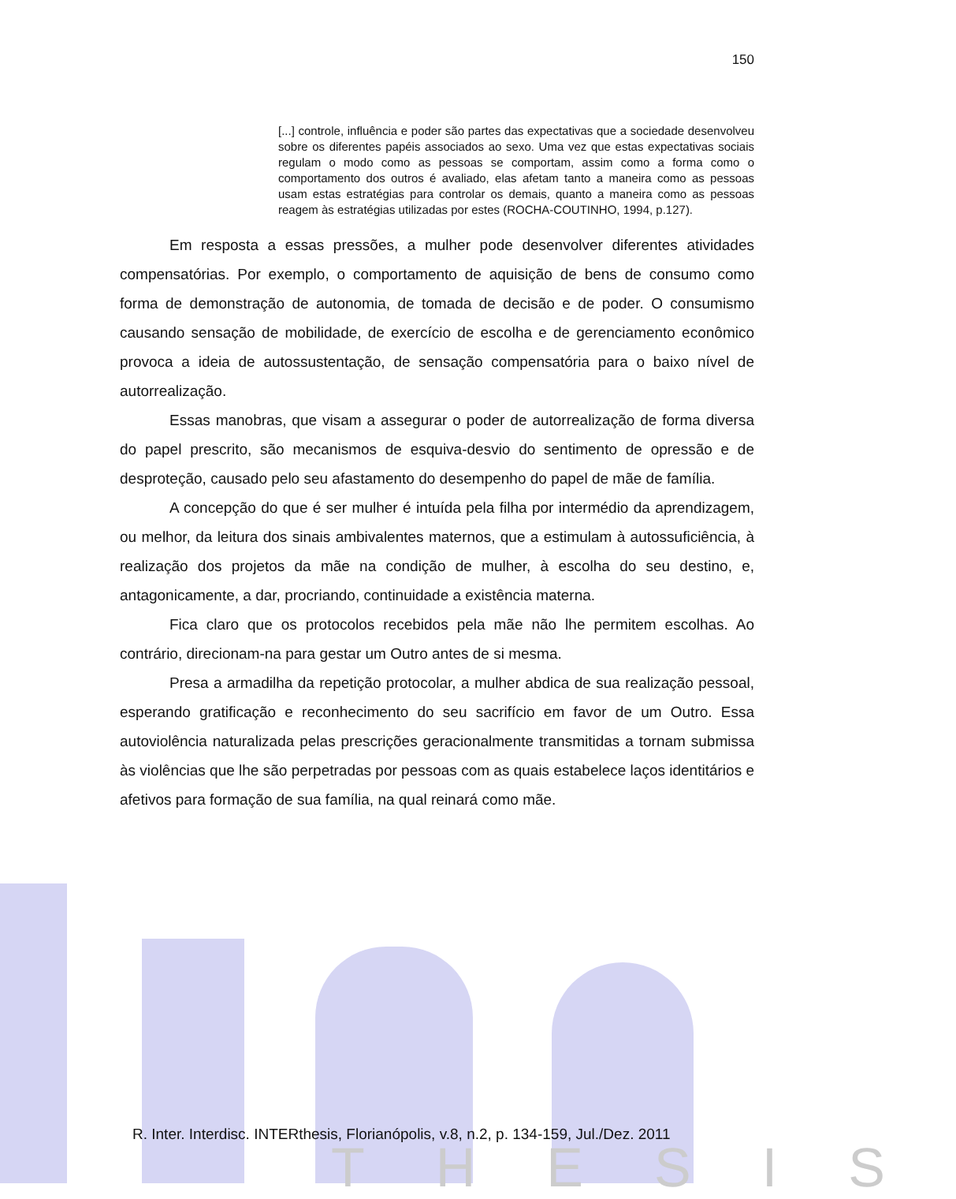150
[...] controle, influência e poder são partes das expectativas que a sociedade desenvolveu sobre os diferentes papéis associados ao sexo. Uma vez que estas expectativas sociais regulam o modo como as pessoas se comportam, assim como a forma como o comportamento dos outros é avaliado, elas afetam tanto a maneira como as pessoas usam estas estratégias para controlar os demais, quanto a maneira como as pessoas reagem às estratégias utilizadas por estes (ROCHA-COUTINHO, 1994, p.127).
Em resposta a essas pressões, a mulher pode desenvolver diferentes atividades compensatórias. Por exemplo, o comportamento de aquisição de bens de consumo como forma de demonstração de autonomia, de tomada de decisão e de poder. O consumismo causando sensação de mobilidade, de exercício de escolha e de gerenciamento econômico provoca a ideia de autossustentação, de sensação compensatória para o baixo nível de autorrealização.
Essas manobras, que visam a assegurar o poder de autorrealização de forma diversa do papel prescrito, são mecanismos de esquiva-desvio do sentimento de opressão e de desproteção, causado pelo seu afastamento do desempenho do papel de mãe de família.
A concepção do que é ser mulher é intuída pela filha por intermédio da aprendizagem, ou melhor, da leitura dos sinais ambivalentes maternos, que a estimulam à autossuficiência, à realização dos projetos da mãe na condição de mulher, à escolha do seu destino, e, antagonicamente, a dar, procriando, continuidade a existência materna.
Fica claro que os protocolos recebidos pela mãe não lhe permitem escolhas. Ao contrário, direcionam-na para gestar um Outro antes de si mesma.
Presa a armadilha da repetição protocolar, a mulher abdica de sua realização pessoal, esperando gratificação e reconhecimento do seu sacrifício em favor de um Outro. Essa autoviolência naturalizada pelas prescrições geracionalmente transmitidas a tornam submissa às violências que lhe são perpetradas por pessoas com as quais estabelece laços identitários e afetivos para formação de sua família, na qual reinará como mãe.
R. Inter. Interdisc. INTERthesis, Florianópolis, v.8, n.2, p. 134-159, Jul./Dez. 2011
THESIS